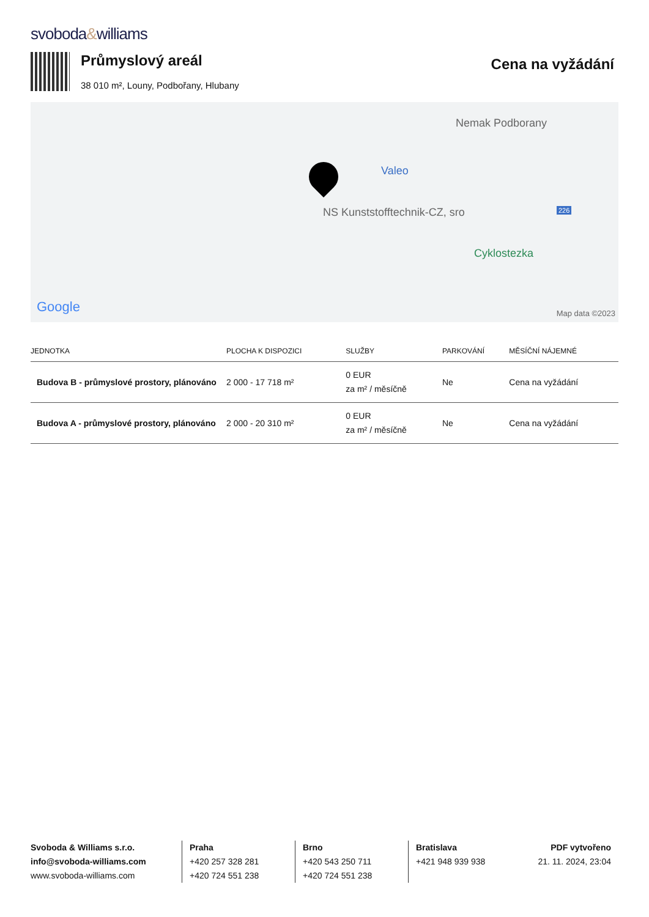svoboda&williams
Průmyslový areál
38 010 m², Louny, Podbořany, Hlubany
Cena na vyžádání
Nemak Podborany
Valeo
NS Kunststofftechnik-CZ, sro 226
Cyklostezka
Google Map data ©2023
| JEDNOTKA | PLOCHA K DISPOZICI | SLUŽBY | PARKOVÁNÍ | MĚSÍČNÍ NÁJEMNÉ |
| --- | --- | --- | --- | --- |
| Budova B - průmyslové prostory, plánováno | 2 000 - 17 718 m² | 0 EUR za m² / měsíčně | Ne | Cena na vyžádání |
| Budova A - průmyslové prostory, plánováno | 2 000 - 20 310 m² | 0 EUR za m² / měsíčně | Ne | Cena na vyžádání |
Svoboda & Williams s.r.o.
info@svoboda-williams.com
www.svoboda-williams.com
Praha
+420 257 328 281
+420 724 551 238
Brno
+420 543 250 711
+420 724 551 238
Bratislava
+421 948 939 938
PDF vytvořeno
21. 11. 2024, 23:04